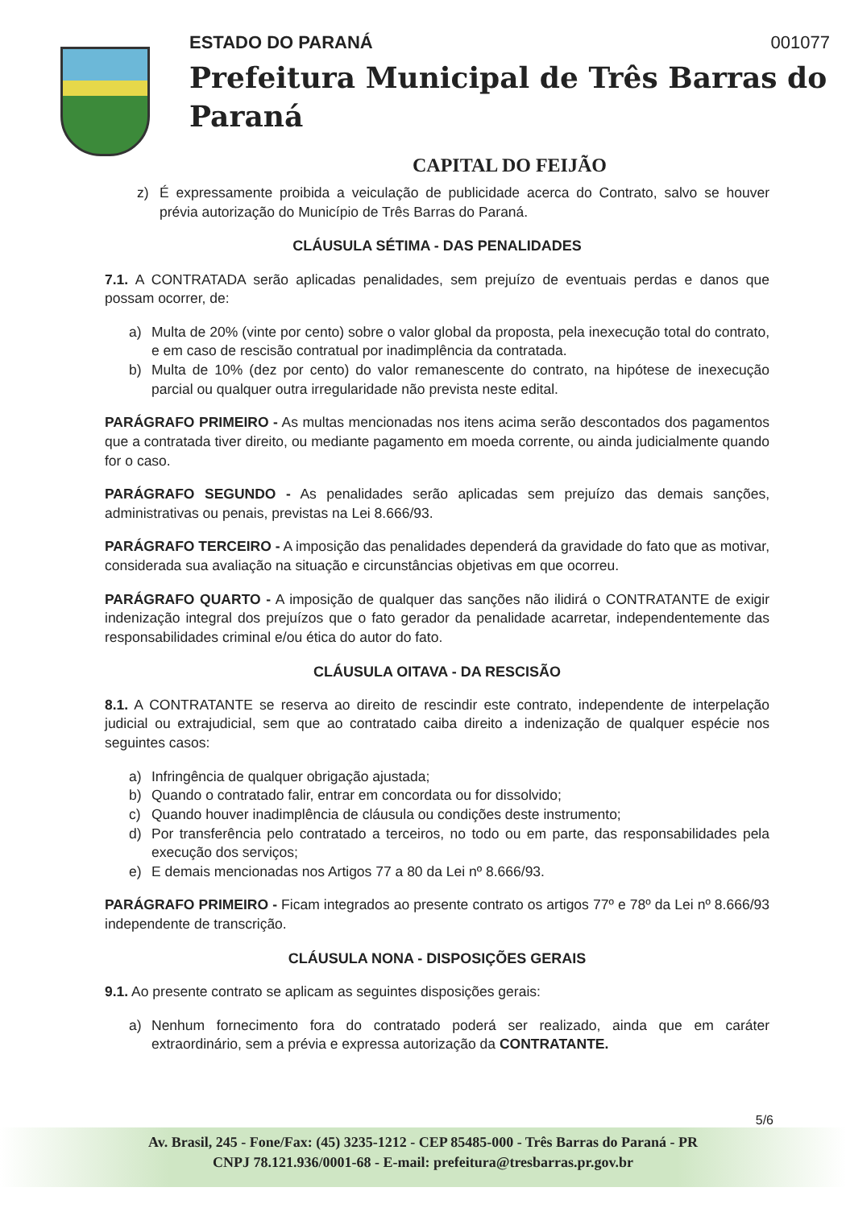ESTADO DO PARANÁ 001077
Prefeitura Municipal de Três Barras do Paraná
CAPITAL DO FEIJÃO
z) É expressamente proibida a veiculação de publicidade acerca do Contrato, salvo se houver prévia autorização do Município de Três Barras do Paraná.
CLÁUSULA SÉTIMA - DAS PENALIDADES
7.1. A CONTRATADA serão aplicadas penalidades, sem prejuízo de eventuais perdas e danos que possam ocorrer, de:
a) Multa de 20% (vinte por cento) sobre o valor global da proposta, pela inexecução total do contrato, e em caso de rescisão contratual por inadimplência da contratada.
b) Multa de 10% (dez por cento) do valor remanescente do contrato, na hipótese de inexecução parcial ou qualquer outra irregularidade não prevista neste edital.
PARÁGRAFO PRIMEIRO - As multas mencionadas nos itens acima serão descontados dos pagamentos que a contratada tiver direito, ou mediante pagamento em moeda corrente, ou ainda judicialmente quando for o caso.
PARÁGRAFO SEGUNDO - As penalidades serão aplicadas sem prejuízo das demais sanções, administrativas ou penais, previstas na Lei 8.666/93.
PARÁGRAFO TERCEIRO - A imposição das penalidades dependerá da gravidade do fato que as motivar, considerada sua avaliação na situação e circunstâncias objetivas em que ocorreu.
PARÁGRAFO QUARTO - A imposição de qualquer das sanções não ilidirá o CONTRATANTE de exigir indenização integral dos prejuízos que o fato gerador da penalidade acarretar, independentemente das responsabilidades criminal e/ou ética do autor do fato.
CLÁUSULA OITAVA - DA RESCISÃO
8.1. A CONTRATANTE se reserva ao direito de rescindir este contrato, independente de interpelação judicial ou extrajudicial, sem que ao contratado caiba direito a indenização de qualquer espécie nos seguintes casos:
a) Infringência de qualquer obrigação ajustada;
b) Quando o contratado falir, entrar em concordata ou for dissolvido;
c) Quando houver inadimplência de cláusula ou condições deste instrumento;
d) Por transferência pelo contratado a terceiros, no todo ou em parte, das responsabilidades pela execução dos serviços;
e) E demais mencionadas nos Artigos 77 a 80 da Lei nº 8.666/93.
PARÁGRAFO PRIMEIRO - Ficam integrados ao presente contrato os artigos 77º e 78º da Lei nº 8.666/93 independente de transcrição.
CLÁUSULA NONA - DISPOSIÇÕES GERAIS
9.1. Ao presente contrato se aplicam as seguintes disposições gerais:
a) Nenhum fornecimento fora do contratado poderá ser realizado, ainda que em caráter extraordinário, sem a prévia e expressa autorização da CONTRATANTE.
5/6
Av. Brasil, 245 - Fone/Fax: (45) 3235-1212 - CEP 85485-000 - Três Barras do Paraná - PR
CNPJ 78.121.936/0001-68 - E-mail: prefeitura@tresbarras.pr.gov.br